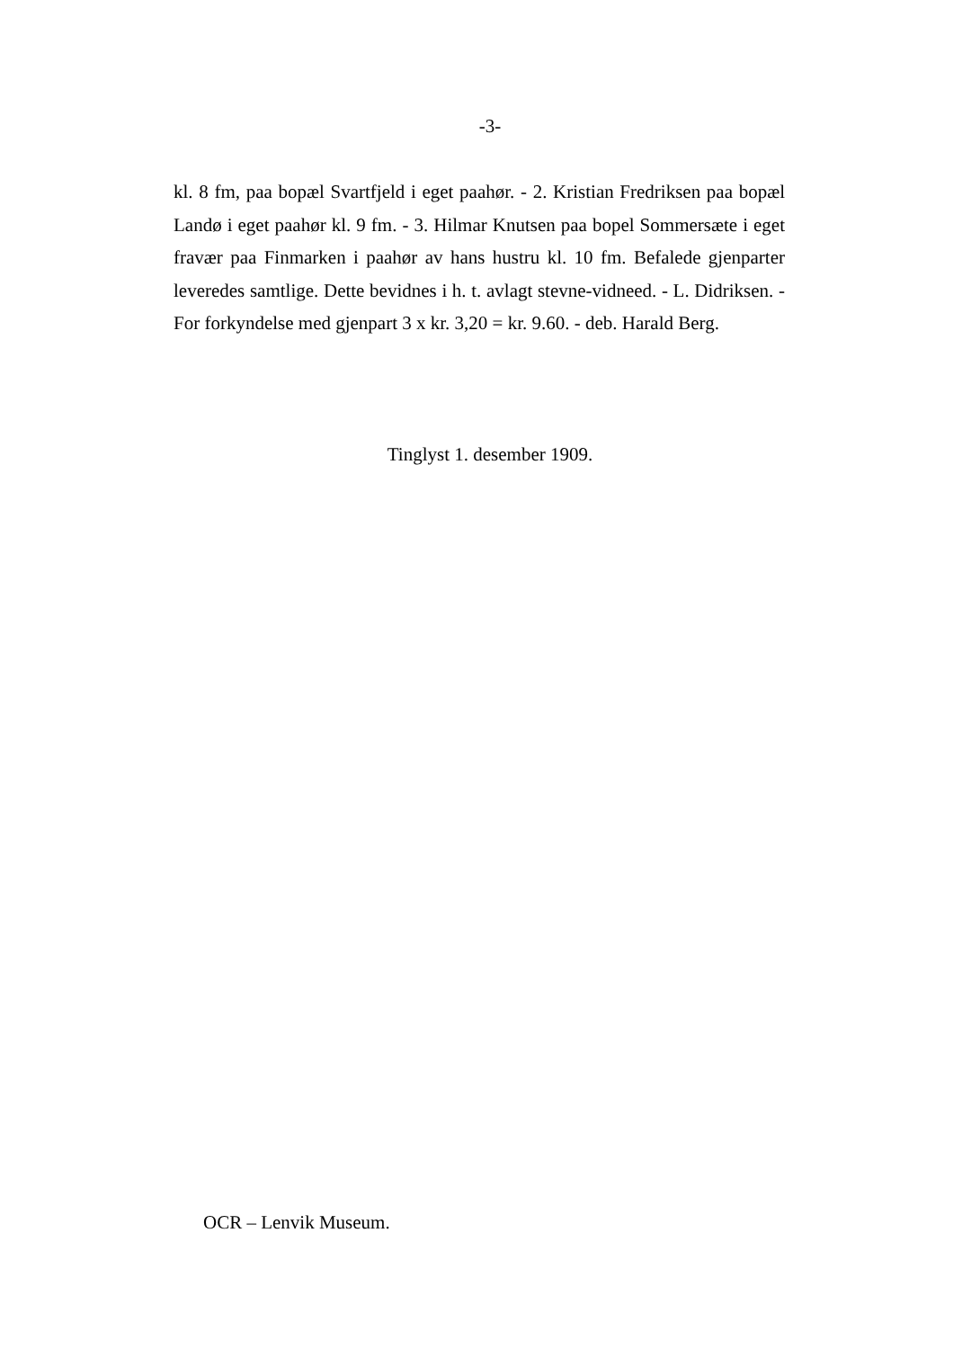-3-
kl. 8 fm, paa bopæl Svartfjeld i eget paahør. - 2. Kristian Fredriksen paa bopæl Landø i eget paahør kl. 9 fm. - 3. Hilmar Knutsen paa bopel Sommersæte i eget fravær paa Finmarken i paahør av hans hustru kl. 10 fm. Befalede gjenparter leveredes samtlige. Dette bevidnes i h. t. avlagt stevne-vidneed. - L. Didriksen. - For forkyndelse med gjenpart 3 x kr. 3,20 = kr. 9.60. - deb. Harald Berg.
Tinglyst 1. desember 1909.
OCR – Lenvik Museum.